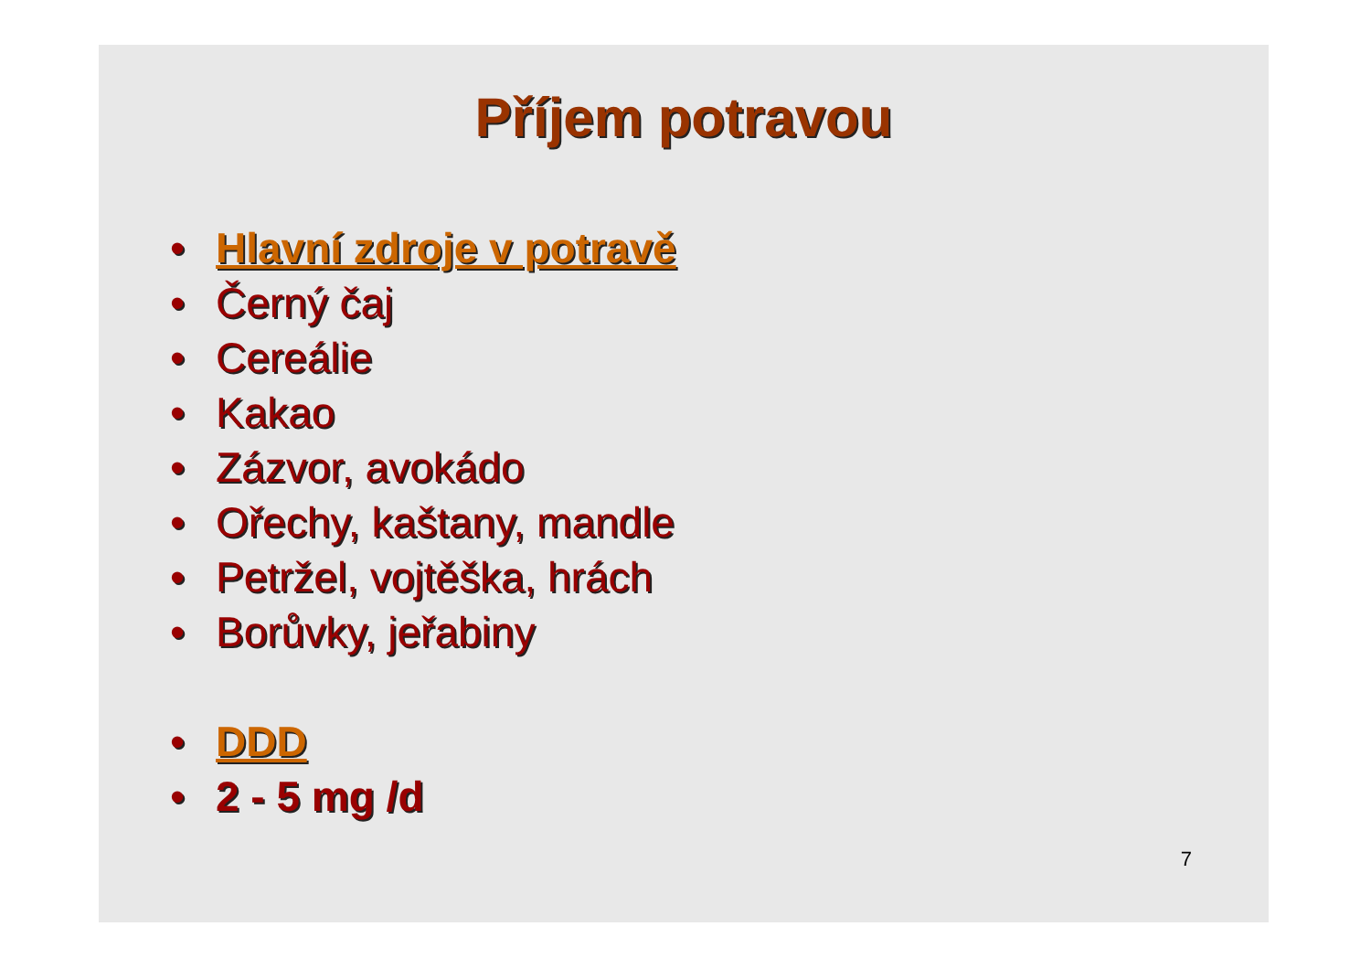Příjem potravou
• Hlavní zdroje v potravě
• Černý čaj
• Cereálie
• Kakao
• Zázvor, avokádo
• Ořechy, kaštany, mandle
• Petržel, vojtěška, hrách
• Borůvky, jeřabiny
• DDD
• 2 - 5 mg /d
7